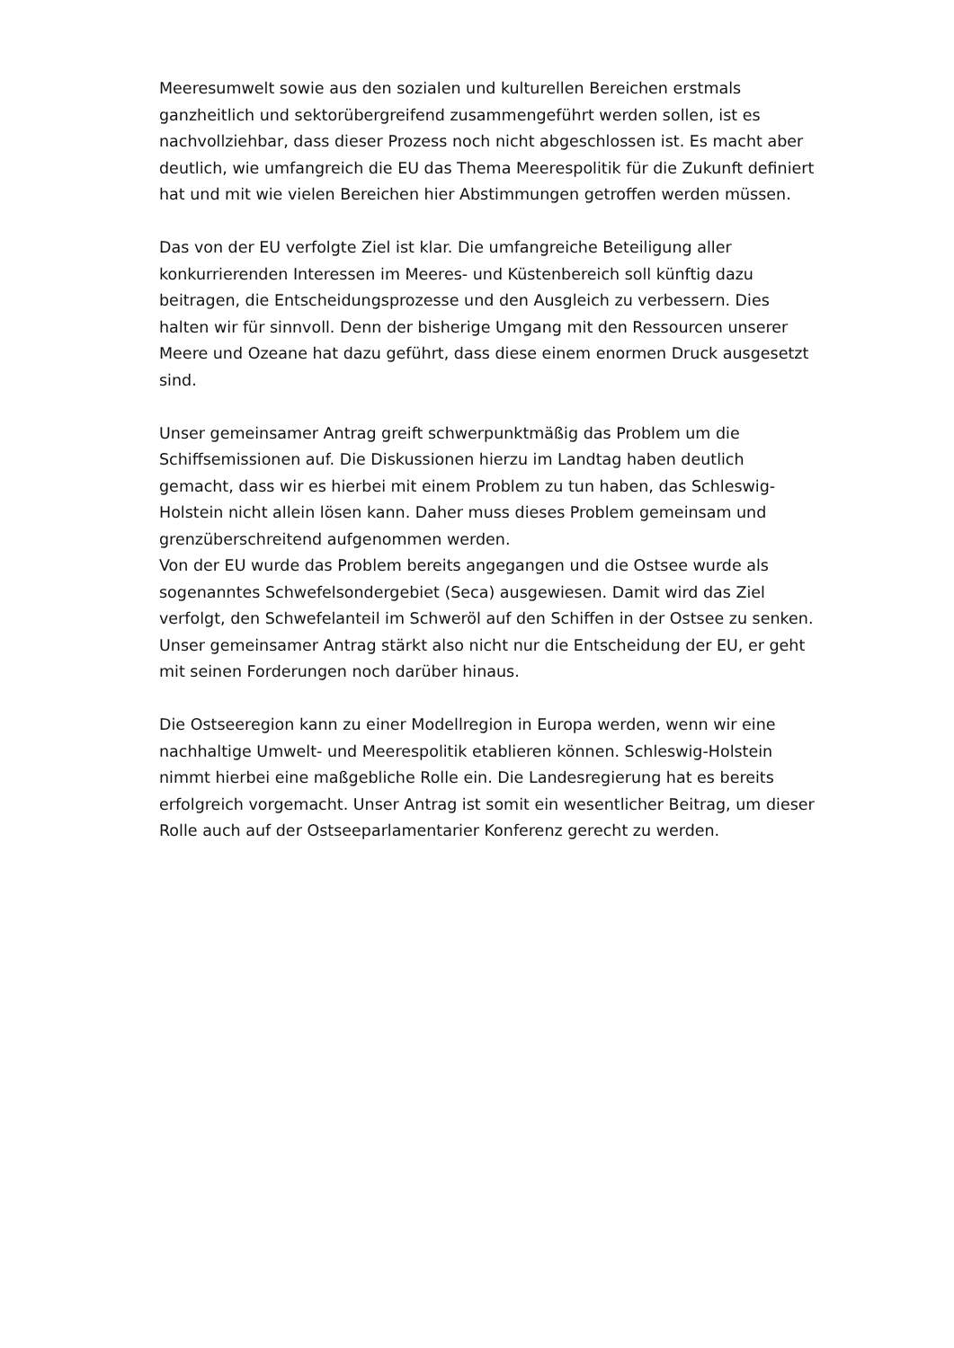Meeresumwelt sowie aus den sozialen und kulturellen Bereichen erstmals ganzheitlich und sektorübergreifend zusammengeführt werden sollen, ist es nachvollziehbar, dass dieser Prozess noch nicht abgeschlossen ist. Es macht aber deutlich, wie umfangreich die EU das Thema Meerespolitik für die Zukunft definiert hat und mit wie vielen Bereichen hier Abstimmungen getroffen werden müssen.
Das von der EU verfolgte Ziel ist klar. Die umfangreiche Beteiligung aller konkurrierenden Interessen im Meeres- und Küstenbereich soll künftig dazu beitragen, die Entscheidungsprozesse und den Ausgleich zu verbessern. Dies halten wir für sinnvoll. Denn der bisherige Umgang mit den Ressourcen unserer Meere und Ozeane hat dazu geführt, dass diese einem enormen Druck ausgesetzt sind.
Unser gemeinsamer Antrag greift schwerpunktmäßig das Problem um die Schiffsemissionen auf. Die Diskussionen hierzu im Landtag haben deutlich gemacht, dass wir es hierbei mit einem Problem zu tun haben, das Schleswig-Holstein nicht allein lösen kann. Daher muss dieses Problem gemeinsam und grenzüberschreitend aufgenommen werden.
Von der EU wurde das Problem bereits angegangen und die Ostsee wurde als sogenanntes Schwefelsondergebiet (Seca) ausgewiesen. Damit wird das Ziel verfolgt, den Schwefelanteil im Schweröl auf den Schiffen in der Ostsee zu senken. Unser gemeinsamer Antrag stärkt also nicht nur die Entscheidung der EU, er geht mit seinen Forderungen noch darüber hinaus.
Die Ostseeregion kann zu einer Modellregion in Europa werden, wenn wir eine nachhaltige Umwelt- und Meerespolitik etablieren können. Schleswig-Holstein nimmt hierbei eine maßgebliche Rolle ein. Die Landesregierung hat es bereits erfolgreich vorgemacht. Unser Antrag ist somit ein wesentlicher Beitrag, um dieser Rolle auch auf der Ostseeparlamentarier Konferenz gerecht zu werden.